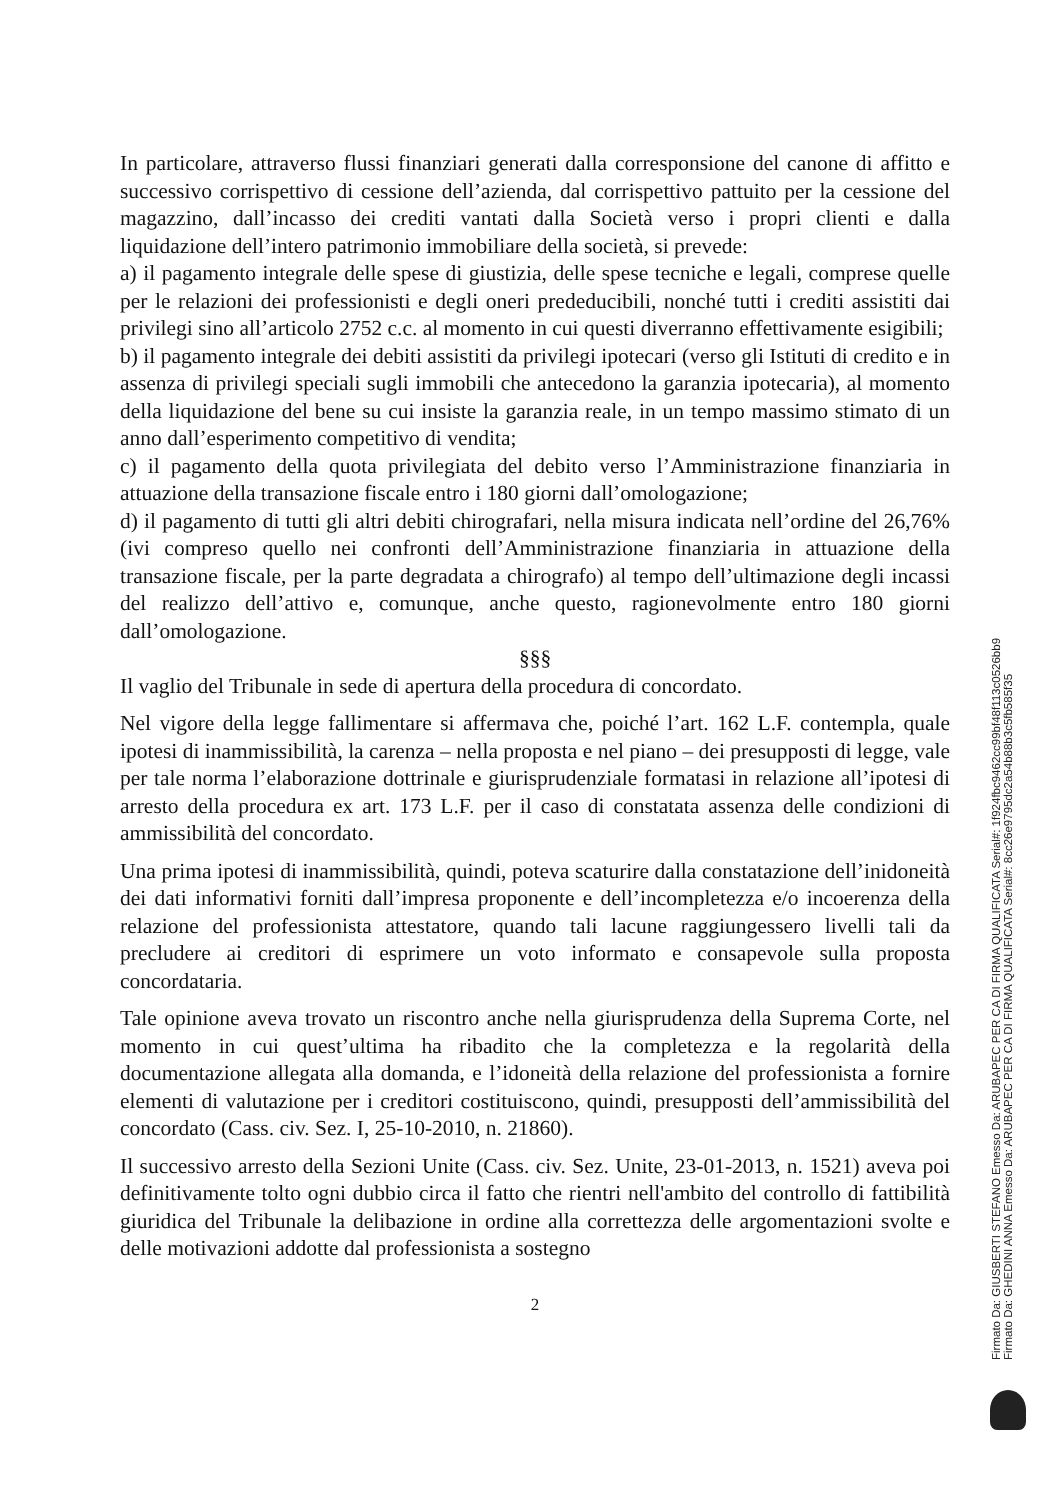In particolare, attraverso flussi finanziari generati dalla corresponsione del canone di affitto e successivo corrispettivo di cessione dell’azienda, dal corrispettivo pattuito per la cessione del magazzino, dall’incasso dei crediti vantati dalla Società verso i propri clienti e dalla liquidazione dell’intero patrimonio immobiliare della società, si prevede:
a) il pagamento integrale delle spese di giustizia, delle spese tecniche e legali, comprese quelle per le relazioni dei professionisti e degli oneri prededucibili, nonché tutti i crediti assistiti dai privilegi sino all’articolo 2752 c.c. al momento in cui questi diverranno effettivamente esigibili;
b) il pagamento integrale dei debiti assistiti da privilegi ipotecari (verso gli Istituti di credito e in assenza di privilegi speciali sugli immobili che antecedono la garanzia ipotecaria), al momento della liquidazione del bene su cui insiste la garanzia reale, in un tempo massimo stimato di un anno dall’esperimento competitivo di vendita;
c) il pagamento della quota privilegiata del debito verso l’Amministrazione finanziaria in attuazione della transazione fiscale entro i 180 giorni dall’omologazione;
d) il pagamento di tutti gli altri debiti chirografari, nella misura indicata nell’ordine del 26,76% (ivi compreso quello nei confronti dell’Amministrazione finanziaria in attuazione della transazione fiscale, per la parte degradata a chirografo) al tempo dell’ultimazione degli incassi del realizzo dell’attivo e, comunque, anche questo, ragionevolmente entro 180 giorni dall’omologazione.
§§§
Il vaglio del Tribunale in sede di apertura della procedura di concordato.
Nel vigore della legge fallimentare si affermava che, poiché l’art. 162 L.F. contempla, quale ipotesi di inammissibilità, la carenza – nella proposta e nel piano – dei presupposti di legge, vale per tale norma l’elaborazione dottrinale e giurisprudenziale formatasi in relazione all’ipotesi di arresto della procedura ex art. 173 L.F. per il caso di constatata assenza delle condizioni di ammissibilità del concordato.
Una prima ipotesi di inammissibilità, quindi, poteva scaturire dalla constatazione dell’inidoneità dei dati informativi forniti dall’impresa proponente e dell’incompletezza e/o incoerenza della relazione del professionista attestatore, quando tali lacune raggiungessero livelli tali da precludere ai creditori di esprimere un voto informato e consapevole sulla proposta concordataria.
Tale opinione aveva trovato un riscontro anche nella giurisprudenza della Suprema Corte, nel momento in cui quest’ultima ha ribadito che la completezza e la regolarità della documentazione allegata alla domanda, e l’idoneità della relazione del professionista a fornire elementi di valutazione per i creditori costituiscono, quindi, presupposti dell’ammissibilità del concordato (Cass. civ. Sez. I, 25-10-2010, n. 21860).
Il successivo arresto della Sezioni Unite (Cass. civ. Sez. Unite, 23-01-2013, n. 1521) aveva poi definitivamente tolto ogni dubbio circa il fatto che rientri nell'ambito del controllo di fattibilità giuridica del Tribunale la delibazione in ordine alla correttezza delle argomentazioni svolte e delle motivazioni addotte dal professionista a sostegno
2
Firmato Da: GIUSBERTI STEFANO Emesso Da: ARUBAPEC PER CA DI FIRMA QUALIFICATA Serial#: 1f924fbc9462cc99bf48f113c0526bb9
Firmato Da: GHEDINI ANNA Emesso Da: ARUBAPEC PER CA DI FIRMA QUALIFICATA Serial#: 8cc26e9795dc2a54b88b3c5fb585f35